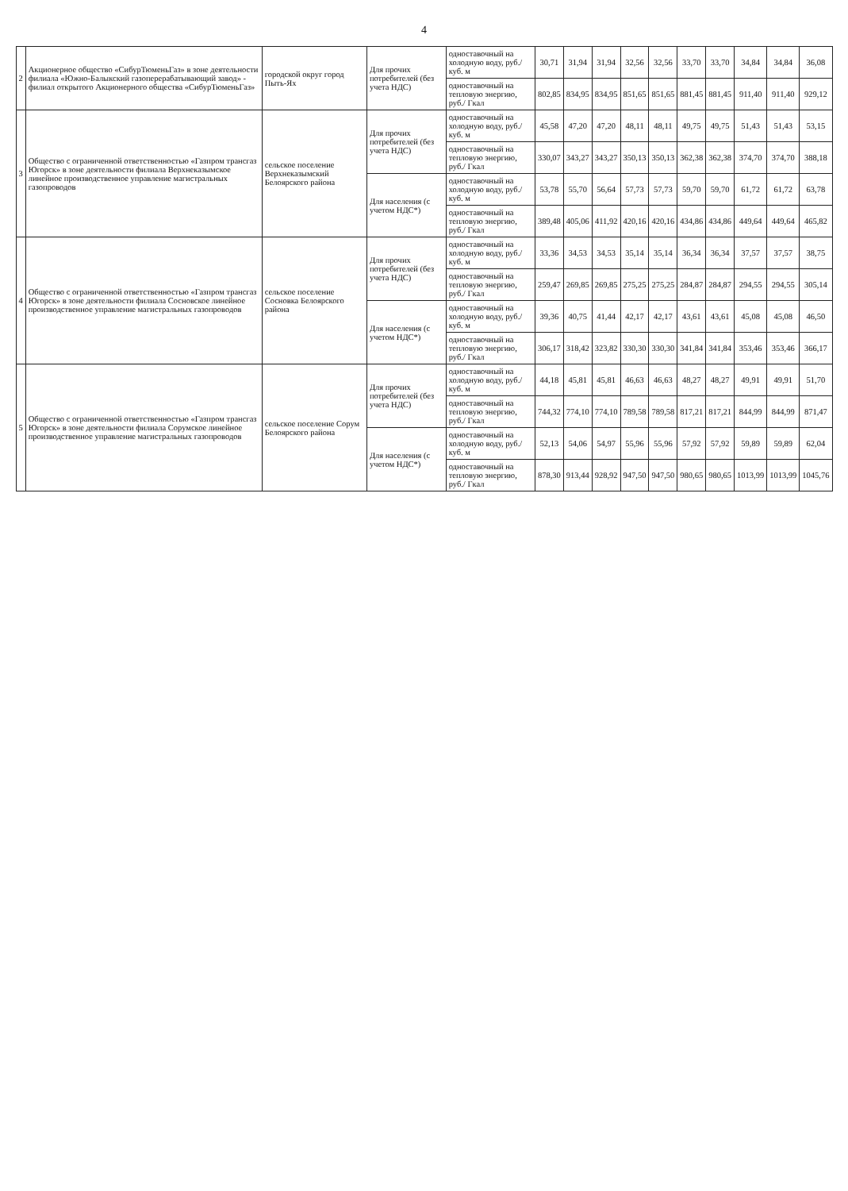4
| 2 | Акционерное общество «СибурТюменьГаз» в зоне деятельности филиала «Южно-Балыкский газоперерабатывающий завод» - филиал открытого Акционерного общества «СибурТюменьГаз» | городской округ город Пыть-Ях | Для прочих потребителей (без учета НДС) | одноставочный на холодную воду, руб./куб. м | 30,71 | 31,94 | 31,94 | 32,56 | 32,56 | 33,70 | 33,70 | 34,84 | 34,84 | 36,08 |
| | | | | одноставочный на тепловую энергию, руб./ Гкал | 802,85 | 834,95 | 834,95 | 851,65 | 851,65 | 881,45 | 881,45 | 911,40 | 911,40 | 929,12 |
| 3 | Общество с ограниченной ответственностью «Газпром трансгаз Югорск» в зоне деятельности филиала Верхнеказымское линейное производственное управление магистральных газопроводов | сельское поселение Верхнеказымский Белоярского района | Для прочих потребителей (без учета НДС) | одноставочный на холодную воду, руб./куб. м | 45,58 | 47,20 | 47,20 | 48,11 | 48,11 | 49,75 | 49,75 | 51,43 | 51,43 | 53,15 |
| | | | | одноставочный на тепловую энергию, руб./ Гкал | 330,07 | 343,27 | 343,27 | 350,13 | 350,13 | 362,38 | 362,38 | 374,70 | 374,70 | 388,18 |
| | | | Для населения (с учетом НДС*) | одноставочный на холодную воду, руб./куб. м | 53,78 | 55,70 | 56,64 | 57,73 | 57,73 | 59,70 | 59,70 | 61,72 | 61,72 | 63,78 |
| | | | | одноставочный на тепловую энергию, руб./ Гкал | 389,48 | 405,06 | 411,92 | 420,16 | 420,16 | 434,86 | 434,86 | 449,64 | 449,64 | 465,82 |
| 4 | Общество с ограниченной ответственностью «Газпром трансгаз Югорск» в зоне деятельности филиала Сосновское линейное производственное управление магистральных газопроводов | сельское поселение Сосновка Белоярского района | Для прочих потребителей (без учета НДС) | одноставочный на холодную воду, руб./куб. м | 33,36 | 34,53 | 34,53 | 35,14 | 35,14 | 36,34 | 36,34 | 37,57 | 37,57 | 38,75 |
| | | | | одноставочный на тепловую энергию, руб./ Гкал | 259,47 | 269,85 | 269,85 | 275,25 | 275,25 | 284,87 | 284,87 | 294,55 | 294,55 | 305,14 |
| | | | Для населения (с учетом НДС*) | одноставочный на холодную воду, руб./куб. м | 39,36 | 40,75 | 41,44 | 42,17 | 42,17 | 43,61 | 43,61 | 45,08 | 45,08 | 46,50 |
| | | | | одноставочный на тепловую энергию, руб./ Гкал | 306,17 | 318,42 | 323,82 | 330,30 | 330,30 | 341,84 | 341,84 | 353,46 | 353,46 | 366,17 |
| 5 | Общество с ограниченной ответственностью «Газпром трансгаз Югорск» в зоне деятельности филиала Сорумское линейное производственное управление магистральных газопроводов | сельское поселение Сорум Белоярского района | Для прочих потребителей (без учета НДС) | одноставочный на холодную воду, руб./куб. м | 44,18 | 45,81 | 45,81 | 46,63 | 46,63 | 48,27 | 48,27 | 49,91 | 49,91 | 51,70 |
| | | | | одноставочный на тепловую энергию, руб./ Гкал | 744,32 | 774,10 | 774,10 | 789,58 | 789,58 | 817,21 | 817,21 | 844,99 | 844,99 | 871,47 |
| | | | Для населения (с учетом НДС*) | одноставочный на холодную воду, руб./куб. м | 52,13 | 54,06 | 54,97 | 55,96 | 55,96 | 57,92 | 57,92 | 59,89 | 59,89 | 62,04 |
| | | | | одноставочный на тепловую энергию, руб./ Гкал | 878,30 | 913,44 | 928,92 | 947,50 | 947,50 | 980,65 | 980,65 | 1013,99 | 1013,99 | 1045,76 |